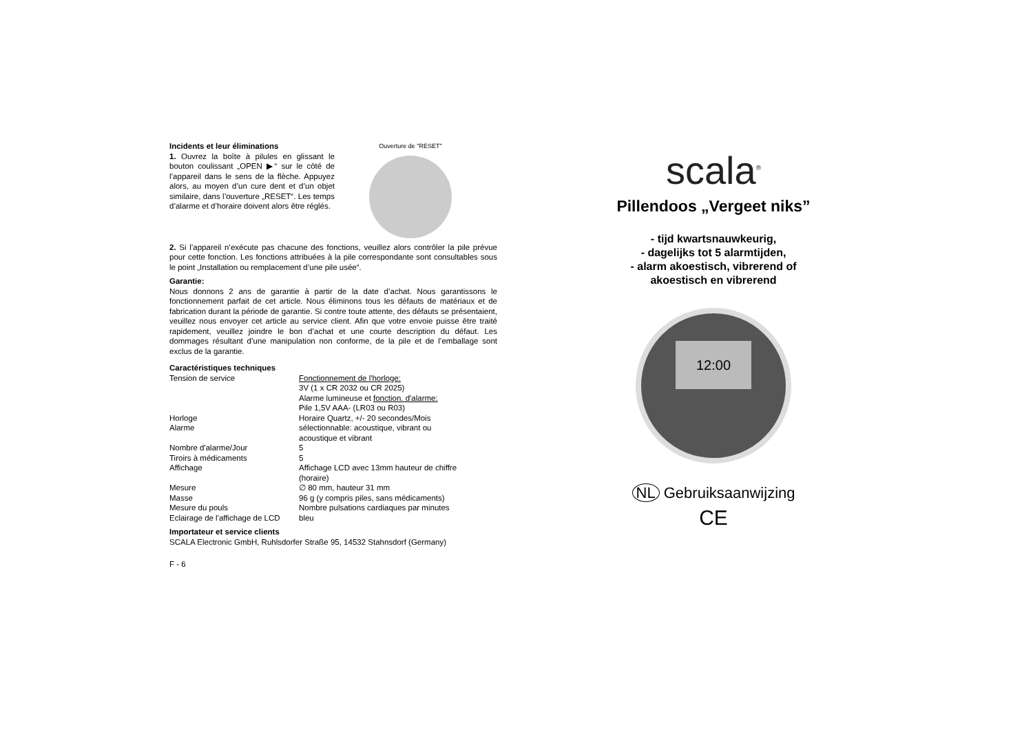Incidents et leur éliminations
1. Ouvrez la boîte à pilules en glissant le bouton coulissant „OPEN ▶“ sur le côté de l’appareil dans le sens de la flèche. Appuyez alors, au moyen d’un cure dent et d’un objet similaire, dans l’ouverture „RESET“. Les temps d’alarme et d’horaire doivent alors être réglés.
Ouverture de "RESET"
2. Si l’appareil n’exécute pas chacune des fonctions, veuillez alors contrôler la pile prévue pour cette fonction. Les fonctions attribuées à la pile correspondante sont consultables sous le point „Installation ou remplacement d’une pile usée“.
Garantie:
Nous donnons 2 ans de garantie à partir de la date d’achat. Nous garantissons le fonctionnement parfait de cet article. Nous éliminons tous les défauts de matériaux et de fabrication durant la période de garantie. Si contre toute attente, des défauts se présentaient, veuillez nous envoyer cet article au service client. Afin que votre envoie puisse être traité rapidement, veuillez joindre le bon d’achat et une courte description du défaut. Les dommages résultant d’une manipulation non conforme, de la pile et de l’emballage sont exclus de la garantie.
Caractéristiques techniques
| Tension de service | Fonctionnement de l'horloge: 3V (1 x CR 2032 ou CR 2025) Alarme lumineuse et fonction. d'alarme: Pile 1,5V AAA- (LR03 ou R03) |
| Horloge | Horaire Quartz, +/- 20 secondes/Mois |
| Alarme | sélectionnable: acoustique, vibrant ou acoustique et vibrant |
| Nombre d'alarme/Jour | 5 |
| Tiroirs à médicaments | 5 |
| Affichage | Affichage LCD avec 13mm hauteur de chiffre (horaire) |
| Mesure | ∅ 80 mm, hauteur 31 mm |
| Masse | 96 g (y compris piles, sans médicaments) |
| Mesure du pouls | Nombre pulsations cardiaques par minutes |
| Eclairage de l'affichage de LCD | bleu |
Importateur et service clients
SCALA Electronic GmbH, Ruhlsdorfer Straße 95, 14532 Stahnsdorf (Germany)
F - 6
scala<sup>®</sup>
Pillendoos „Vergeet niks”
- tijd kwartsnauwkeurig,
- dagelijks tot 5 alarmtijden,
- alarm akoestisch, vibrerend of
akoestisch en vibrerend
12:00
NL Gebruiksaanwijzing
CE